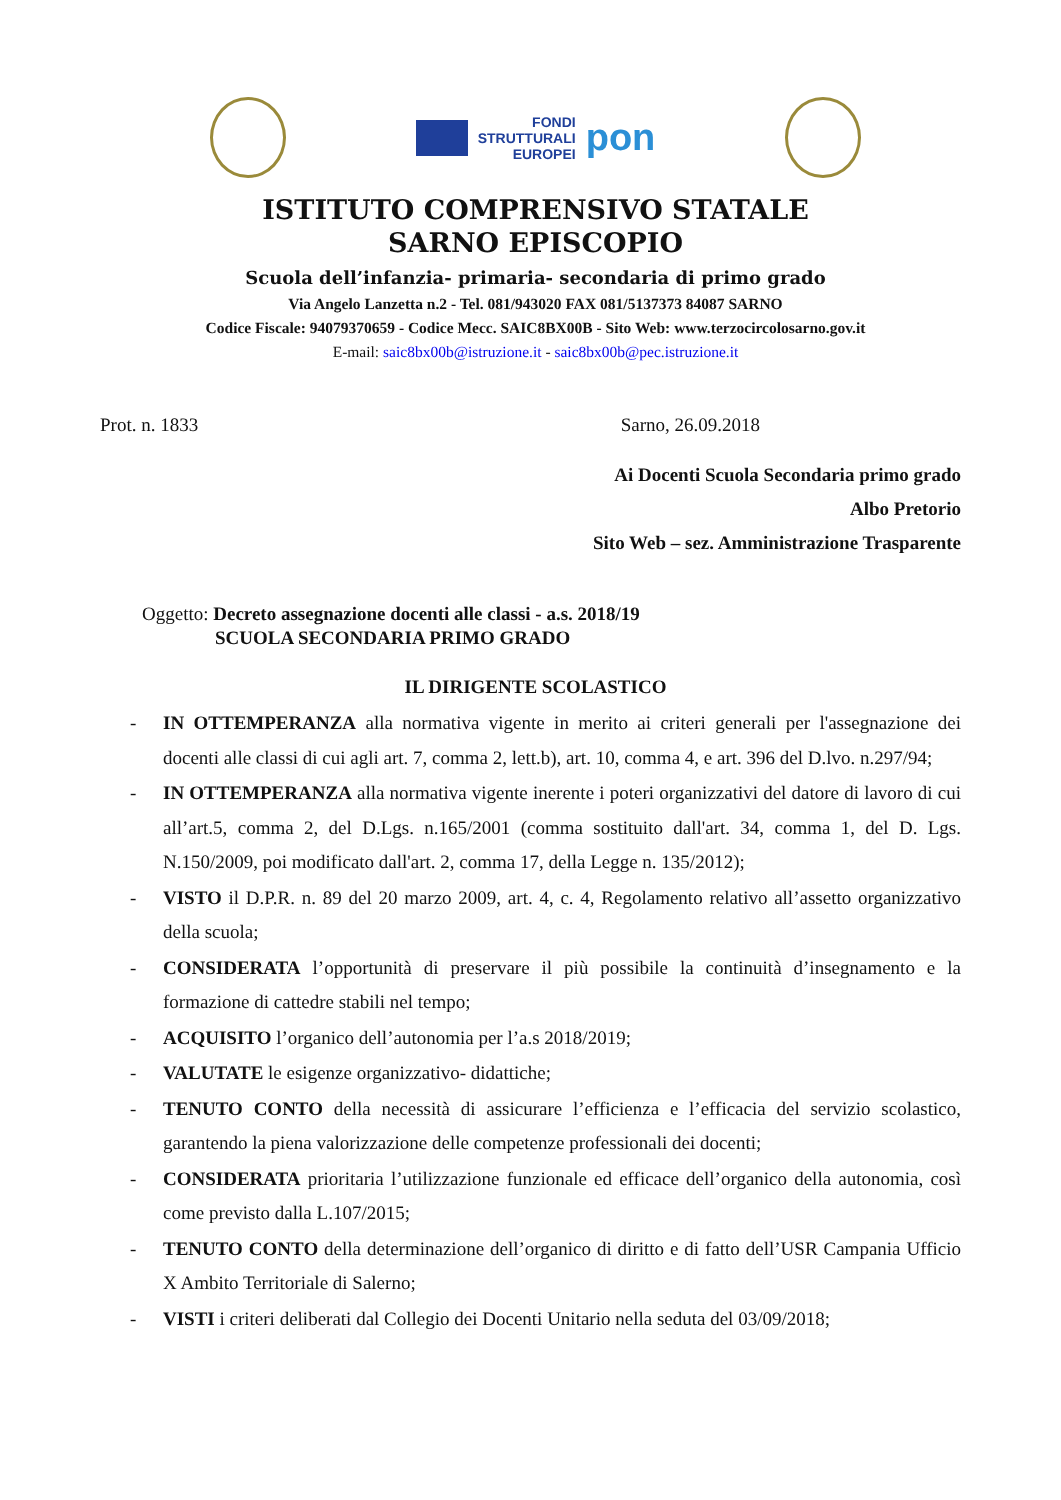FONDI
STRUTTURALI
EUROPEI
pon
ISTITUTO COMPRENSIVO STATALE
SARNO EPISCOPIO
Scuola dell’infanzia- primaria- secondaria di primo grado
Via Angelo Lanzetta n.2 - Tel. 081/943020 FAX 081/5137373 84087 SARNO
Codice Fiscale: 94079370659 - Codice Mecc. SAIC8BX00B - Sito Web: www.terzocircolosarno.gov.it
E-mail: saic8bx00b@istruzione.it - saic8bx00b@pec.istruzione.it
Prot. n. 1833 Sarno, 26.09.2018
Ai Docenti Scuola Secondaria primo grado
Albo Pretorio
Sito Web – sez. Amministrazione Trasparente
Oggetto: Decreto assegnazione docenti alle classi - a.s. 2018/19
SCUOLA SECONDARIA PRIMO GRADO
IL DIRIGENTE SCOLASTICO
- IN OTTEMPERANZA alla normativa vigente in merito ai criteri generali per l'assegnazione dei docenti alle classi di cui agli art. 7, comma 2, lett.b), art. 10, comma 4, e art. 396 del D.lvo. n.297/94;
- IN OTTEMPERANZA alla normativa vigente inerente i poteri organizzativi del datore di lavoro di cui all’art.5, comma 2, del D.Lgs. n.165/2001 (comma sostituito dall'art. 34, comma 1, del D. Lgs. N.150/2009, poi modificato dall'art. 2, comma 17, della Legge n. 135/2012);
- VISTO il D.P.R. n. 89 del 20 marzo 2009, art. 4, c. 4, Regolamento relativo all’assetto organizzativo della scuola;
- CONSIDERATA l’opportunità di preservare il più possibile la continuità d’insegnamento e la formazione di cattedre stabili nel tempo;
- ACQUISITO l’organico dell’autonomia per l’a.s 2018/2019;
- VALUTATE le esigenze organizzativo- didattiche;
- TENUTO CONTO della necessità di assicurare l’efficienza e l’efficacia del servizio scolastico, garantendo la piena valorizzazione delle competenze professionali dei docenti;
- CONSIDERATA prioritaria l’utilizzazione funzionale ed efficace dell’organico della autonomia, così come previsto dalla L.107/2015;
- TENUTO CONTO della determinazione dell’organico di diritto e di fatto dell’USR Campania Ufficio X Ambito Territoriale di Salerno;
- VISTI i criteri deliberati dal Collegio dei Docenti Unitario nella seduta del 03/09/2018;